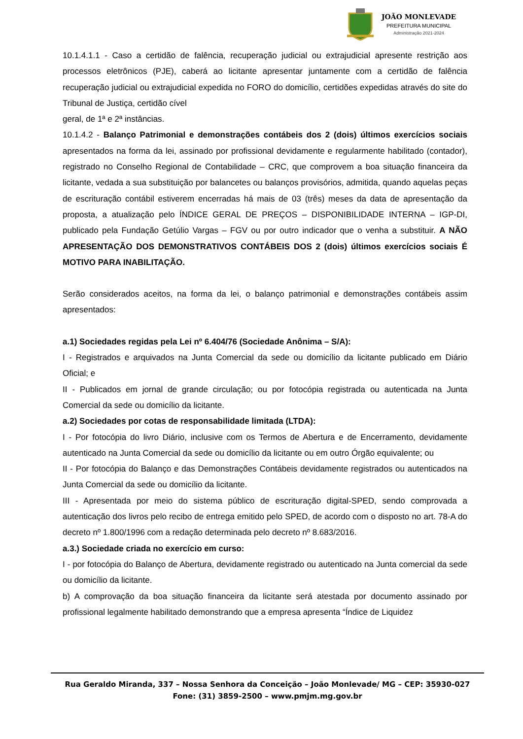JOÃO MONLEVADE
PREFEITURA MUNICIPAL
Administração 2021-2024
10.1.4.1.1 - Caso a certidão de falência, recuperação judicial ou extrajudicial apresente restrição aos processos eletrônicos (PJE), caberá ao licitante apresentar juntamente com a certidão de falência recuperação judicial ou extrajudicial expedida no FORO do domicílio, certidões expedidas através do site do Tribunal de Justiça, certidão cível
geral, de 1ª e 2ª instâncias.
10.1.4.2 - Balanço Patrimonial e demonstrações contábeis dos 2 (dois) últimos exercícios sociais apresentados na forma da lei, assinado por profissional devidamente e regularmente habilitado (contador), registrado no Conselho Regional de Contabilidade – CRC, que comprovem a boa situação financeira da licitante, vedada a sua substituição por balancetes ou balanços provisórios, admitida, quando aquelas peças de escrituração contábil estiverem encerradas há mais de 03 (três) meses da data de apresentação da proposta, a atualização pelo ÍNDICE GERAL DE PREÇOS – DISPONIBILIDADE INTERNA – IGP-DI, publicado pela Fundação Getúlio Vargas – FGV ou por outro indicador que o venha a substituir. A NÃO APRESENTAÇÃO DOS DEMONSTRATIVOS CONTÁBEIS DOS 2 (dois) últimos exercícios sociais É MOTIVO PARA INABILITAÇÃO.
Serão considerados aceitos, na forma da lei, o balanço patrimonial e demonstrações contábeis assim apresentados:
a.1) Sociedades regidas pela Lei nº 6.404/76 (Sociedade Anônima – S/A):
I - Registrados e arquivados na Junta Comercial da sede ou domicílio da licitante publicado em Diário Oficial; e
II - Publicados em jornal de grande circulação; ou por fotocópia registrada ou autenticada na Junta Comercial da sede ou domicílio da licitante.
a.2) Sociedades por cotas de responsabilidade limitada (LTDA):
I - Por fotocópia do livro Diário, inclusive com os Termos de Abertura e de Encerramento, devidamente autenticado na Junta Comercial da sede ou domicílio da licitante ou em outro Órgão equivalente; ou
II - Por fotocópia do Balanço e das Demonstrações Contábeis devidamente registrados ou autenticados na Junta Comercial da sede ou domicílio da licitante.
III - Apresentada por meio do sistema público de escrituração digital-SPED, sendo comprovada a autenticação dos livros pelo recibo de entrega emitido pelo SPED, de acordo com o disposto no art. 78-A do decreto nº 1.800/1996 com a redação determinada pelo decreto nº 8.683/2016.
a.3.) Sociedade criada no exercício em curso:
I - por fotocópia do Balanço de Abertura, devidamente registrado ou autenticado na Junta comercial da sede ou domicílio da licitante.
b) A comprovação da boa situação financeira da licitante será atestada por documento assinado por profissional legalmente habilitado demonstrando que a empresa apresenta “Índice de Liquidez
Rua Geraldo Miranda, 337 – Nossa Senhora da Conceição – João Monlevade/ MG – CEP: 35930-027
Fone: (31) 3859-2500 – www.pmjm.mg.gov.br